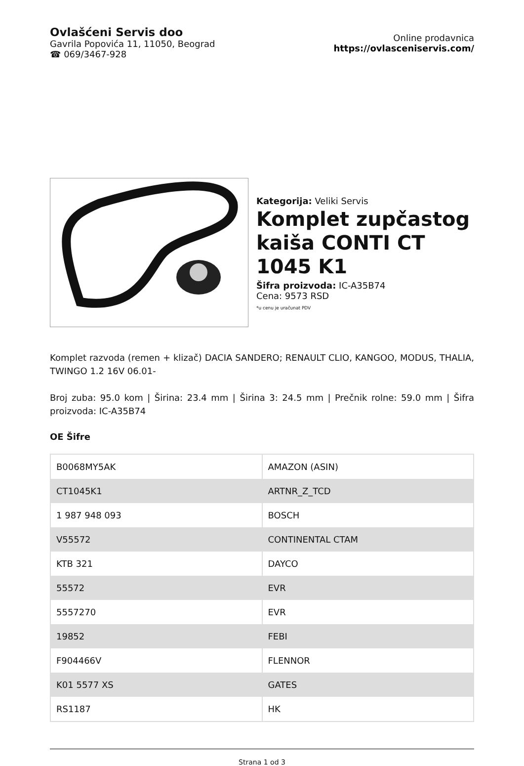Ovlašćeni Servis doo
Gavrila Popovića 11, 11050, Beograd
☎ 069/3467-928
Online prodavnica
https://ovlasceniservis.com/
Kategorija: Veliki Servis
Komplet zupčastog kaiša CONTI CT 1045 K1
Šifra proizvoda: IC-A35B74
Cena: 9573 RSD
*u cenu je uračunat PDV
Komplet razvoda (remen + klizač) DACIA SANDERO; RENAULT CLIO, KANGOO, MODUS, THALIA, TWINGO 1.2 16V 06.01-
Broj zuba: 95.0 kom | Širina: 23.4 mm | Širina 3: 24.5 mm | Prečnik rolne: 59.0 mm | Šifra proizvoda: IC-A35B74
OE Šifre
| B0068MY5AK | AMAZON (ASIN) |
| CT1045K1 | ARTNR_Z_TCD |
| 1 987 948 093 | BOSCH |
| V55572 | CONTINENTAL CTAM |
| KTB 321 | DAYCO |
| 55572 | EVR |
| 5557270 | EVR |
| 19852 | FEBI |
| F904466V | FLENNOR |
| K01 5577 XS | GATES |
| RS1187 | HK |
Strana 1 od 3